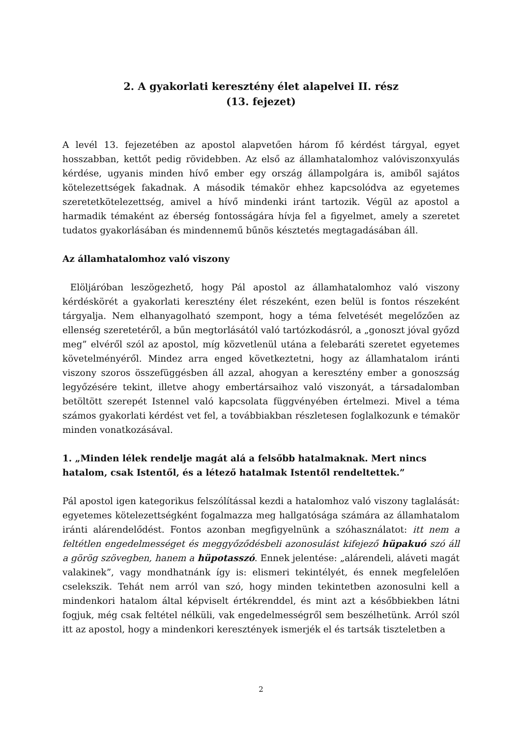2. A gyakorlati keresztény élet alapelvei II. rész
(13. fejezet)
A levél 13. fejezetében az apostol alapvetően három fő kérdést tárgyal, egyet hosszabban, kettőt pedig rövidebben. Az első az államhatalomhoz valóviszonxyulás kérdése, ugyanis minden hívő ember egy ország állampolgára is, amiből sajátos kötelezettségek fakadnak. A második témakör ehhez kapcsolódva az egyetemes szeretetkötelezettség, amivel a hívő mindenki iránt tartozik. Végül az apostol a harmadik témaként az éberség fontosságára hívja fel a figyelmet, amely a szeretet tudatos gyakorlásában és mindennemű bűnös késztetés megtagadásában áll.
Az államhatalomhoz való viszony
Elöljáróban leszögezhető, hogy Pál apostol az államhatalomhoz való viszony kérdéskörét a gyakorlati keresztény élet részeként, ezen belül is fontos részeként tárgyalja. Nem elhanyagolható szempont, hogy a téma felvetését megelőzően az ellenség szeretetéről, a bűn megtorlásától való tartózkodásról, a „gonoszt jóval győzd meg” elvéről szól az apostol, míg közvetlenül utána a felebaráti szeretet egyetemes követelményéről. Mindez arra enged következtetni, hogy az államhatalom iránti viszony szoros összefüggésben áll azzal, ahogyan a keresztény ember a gonoszság legyőzésére tekint, illetve ahogy embertársaihoz való viszonyát, a társadalomban betöltött szerepét Istennel való kapcsolata függvényében értelmezi. Mivel a téma számos gyakorlati kérdést vet fel, a továbbiakban részletesen foglalkozunk e témakör minden vonatkozásával.
1. „Minden lélek rendelje magát alá a felsőbb hatalmaknak. Mert nincs hatalom, csak Istentől, és a létező hatalmak Istentől rendeltettek.”
Pál apostol igen kategorikus felszólítással kezdi a hatalomhoz való viszony taglalását: egyetemes kötelezettségként fogalmazza meg hallgatósága számára az államhatalom iránti alárendelődést. Fontos azonban megfigyelnünk a szóhasználatot: itt nem a feltétlen engedelmességet és meggyőződésbeli azonosulást kifejező hüpakuó szó áll a görög szövegben, hanem a hüpotasszó. Ennek jelentése: „alárendeli, aláveti magát valakinek”, vagy mondhatnánk így is: elismeri tekintélyét, és ennek megfelelően cselekszik. Tehát nem arról van szó, hogy minden tekintetben azonosulni kell a mindenkori hatalom által képviselt értékrenddel, és mint azt a későbbiekben látni fogjuk, még csak feltétel nélküli, vak engedelmességről sem beszélhetünk. Arról szól itt az apostol, hogy a mindenkori keresztények ismerjék el és tartsák tiszteletben a
2